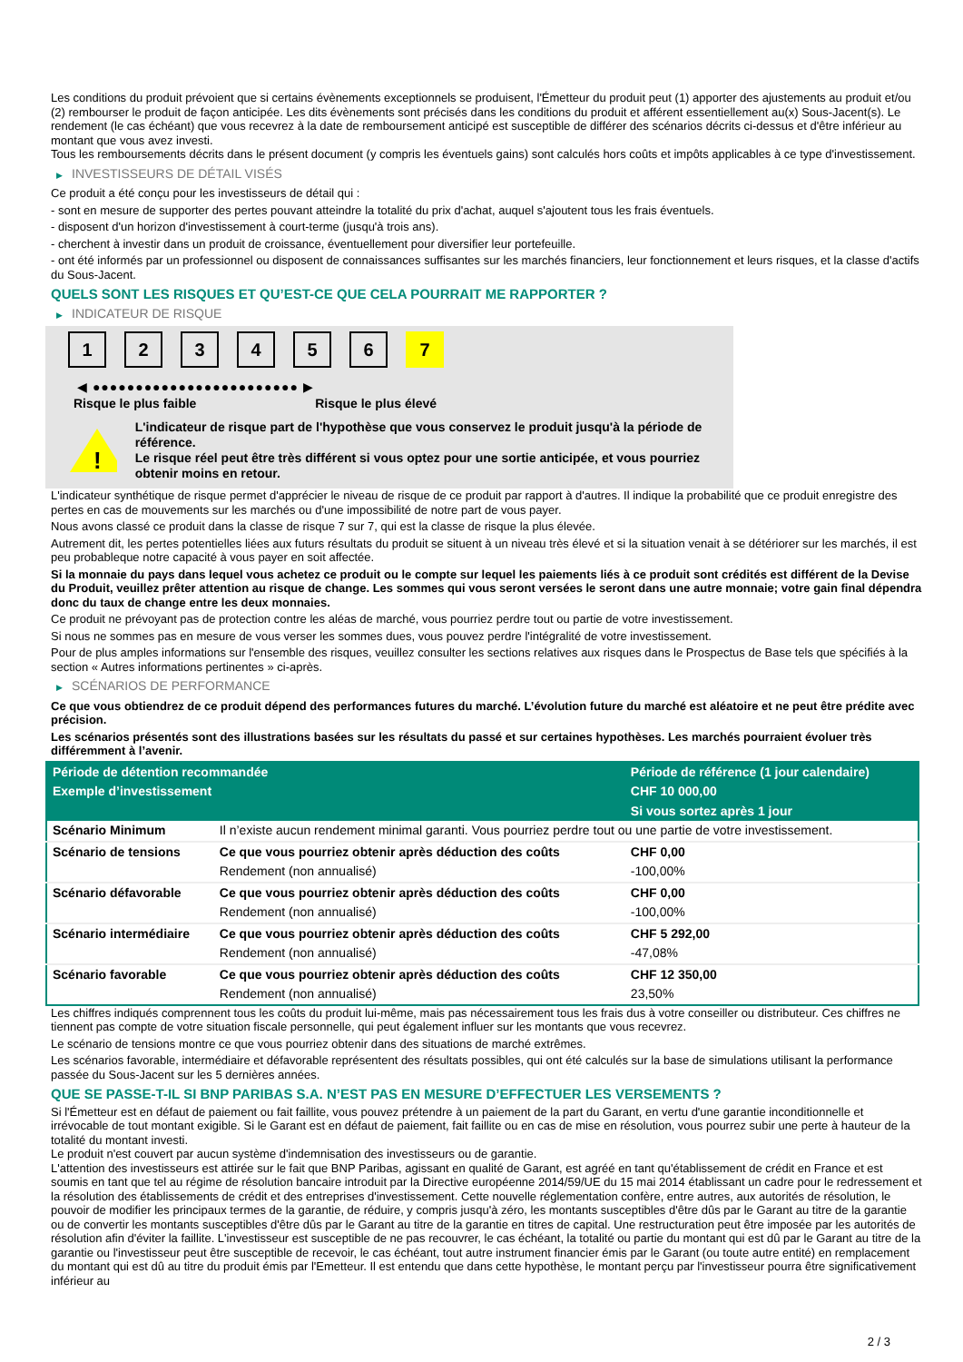Les conditions du produit prévoient que si certains évènements exceptionnels se produisent, l'Émetteur du produit peut (1) apporter des ajustements au produit et/ou (2) rembourser le produit de façon anticipée. Les dits évènements sont précisés dans les conditions du produit et afférent essentiellement au(x) Sous-Jacent(s). Le rendement (le cas échéant) que vous recevrez à la date de remboursement anticipé est susceptible de différer des scénarios décrits ci-dessus et d'être inférieur au montant que vous avez investi.
Tous les remboursements décrits dans le présent document (y compris les éventuels gains) sont calculés hors coûts et impôts applicables à ce type d'investissement.
▶ INVESTISSEURS DE DÉTAIL VISÉS
Ce produit a été conçu pour les investisseurs de détail qui :
- sont en mesure de supporter des pertes pouvant atteindre la totalité du prix d'achat, auquel s'ajoutent tous les frais éventuels.
- disposent d'un horizon d'investissement à court-terme (jusqu'à trois ans).
- cherchent à investir dans un produit de croissance, éventuellement pour diversifier leur portefeuille.
- ont été informés par un professionnel ou disposent de connaissances suffisantes sur les marchés financiers, leur fonctionnement et leurs risques, et la classe d'actifs du Sous-Jacent.
QUELS SONT LES RISQUES ET QU’EST-CE QUE CELA POURRAIT ME RAPPORTER ?
▶ INDICATEUR DE RISQUE
1 2 3 4 5 6 7
◀ ●●●●●●●●●●●●●●●●●●●●●●●● ▶
Risque le plus faible Risque le plus élevé
!
L'indicateur de risque part de l'hypothèse que vous conservez le produit jusqu'à la période de référence.
Le risque réel peut être très différent si vous optez pour une sortie anticipée, et vous pourriez obtenir moins en retour.
L'indicateur synthétique de risque permet d'apprécier le niveau de risque de ce produit par rapport à d'autres. Il indique la probabilité que ce produit enregistre des pertes en cas de mouvements sur les marchés ou d'une impossibilité de notre part de vous payer.
Nous avons classé ce produit dans la classe de risque 7 sur 7, qui est la classe de risque la plus élevée.
Autrement dit, les pertes potentielles liées aux futurs résultats du produit se situent à un niveau très élevé et si la situation venait à se détériorer sur les marchés, il est peu probableque notre capacité à vous payer en soit affectée.
Si la monnaie du pays dans lequel vous achetez ce produit ou le compte sur lequel les paiements liés à ce produit sont crédités est différent de la Devise du Produit, veuillez prêter attention au risque de change. Les sommes qui vous seront versées le seront dans une autre monnaie; votre gain final dépendra donc du taux de change entre les deux monnaies.
Ce produit ne prévoyant pas de protection contre les aléas de marché, vous pourriez perdre tout ou partie de votre investissement.
Si nous ne sommes pas en mesure de vous verser les sommes dues, vous pouvez perdre l'intégralité de votre investissement.
Pour de plus amples informations sur l'ensemble des risques, veuillez consulter les sections relatives aux risques dans le Prospectus de Base tels que spécifiés à la section « Autres informations pertinentes » ci-après.
▶ SCÉNARIOS DE PERFORMANCE
Ce que vous obtiendrez de ce produit dépend des performances futures du marché. L’évolution future du marché est aléatoire et ne peut être prédite avec précision.
Les scénarios présentés sont des illustrations basées sur les résultats du passé et sur certaines hypothèses. Les marchés pourraient évoluer très différemment à l’avenir.
| Période de détention recommandée | | Période de référence (1 jour calendaire) |
| --- | --- | --- |
| Exemple d’investissement | | CHF 10 000,00 |
| | | Si vous sortez après 1 jour |
| Scénario Minimum | Il n’existe aucun rendement minimal garanti. Vous pourriez perdre tout ou une partie de votre investissement. | |
| Scénario de tensions | Ce que vous pourriez obtenir après déduction des coûts | CHF 0,00 |
| | Rendement (non annualisé) | -100,00% |
| Scénario défavorable | Ce que vous pourriez obtenir après déduction des coûts | CHF 0,00 |
| | Rendement (non annualisé) | -100,00% |
| Scénario intermédiaire | Ce que vous pourriez obtenir après déduction des coûts | CHF 5 292,00 |
| | Rendement (non annualisé) | -47,08% |
| Scénario favorable | Ce que vous pourriez obtenir après déduction des coûts | CHF 12 350,00 |
| | Rendement (non annualisé) | 23,50% |
Les chiffres indiqués comprennent tous les coûts du produit lui-même, mais pas nécessairement tous les frais dus à votre conseiller ou distributeur. Ces chiffres ne tiennent pas compte de votre situation fiscale personnelle, qui peut également influer sur les montants que vous recevrez.
Le scénario de tensions montre ce que vous pourriez obtenir dans des situations de marché extrêmes.
Les scénarios favorable, intermédiaire et défavorable représentent des résultats possibles, qui ont été calculés sur la base de simulations utilisant la performance passée du Sous-Jacent sur les 5 dernières années.
QUE SE PASSE-T-IL SI BNP PARIBAS S.A. N’EST PAS EN MESURE D’EFFECTUER LES VERSEMENTS ?
Si l'Émetteur est en défaut de paiement ou fait faillite, vous pouvez prétendre à un paiement de la part du Garant, en vertu d'une garantie inconditionnelle et irrévocable de tout montant exigible. Si le Garant est en défaut de paiement, fait faillite ou en cas de mise en résolution, vous pourrez subir une perte à hauteur de la totalité du montant investi.
Le produit n'est couvert par aucun système d'indemnisation des investisseurs ou de garantie.
L'attention des investisseurs est attirée sur le fait que BNP Paribas, agissant en qualité de Garant, est agréé en tant qu'établissement de crédit en France et est soumis en tant que tel au régime de résolution bancaire introduit par la Directive européenne 2014/59/UE du 15 mai 2014 établissant un cadre pour le redressement et la résolution des établissements de crédit et des entreprises d'investissement. Cette nouvelle réglementation confère, entre autres, aux autorités de résolution, le pouvoir de modifier les principaux termes de la garantie, de réduire, y compris jusqu'à zéro, les montants susceptibles d'être dûs par le Garant au titre de la garantie ou de convertir les montants susceptibles d'être dûs par le Garant au titre de la garantie en titres de capital. Une restructuration peut être imposée par les autorités de résolution afin d'éviter la faillite. L'investisseur est susceptible de ne pas recouvrer, le cas échéant, la totalité ou partie du montant qui est dû par le Garant au titre de la garantie ou l'investisseur peut être susceptible de recevoir, le cas échéant, tout autre instrument financier émis par le Garant (ou toute autre entité) en remplacement du montant qui est dû au titre du produit émis par l'Emetteur. Il est entendu que dans cette hypothèse, le montant perçu par l'investisseur pourra être significativement inférieur au
2 / 3